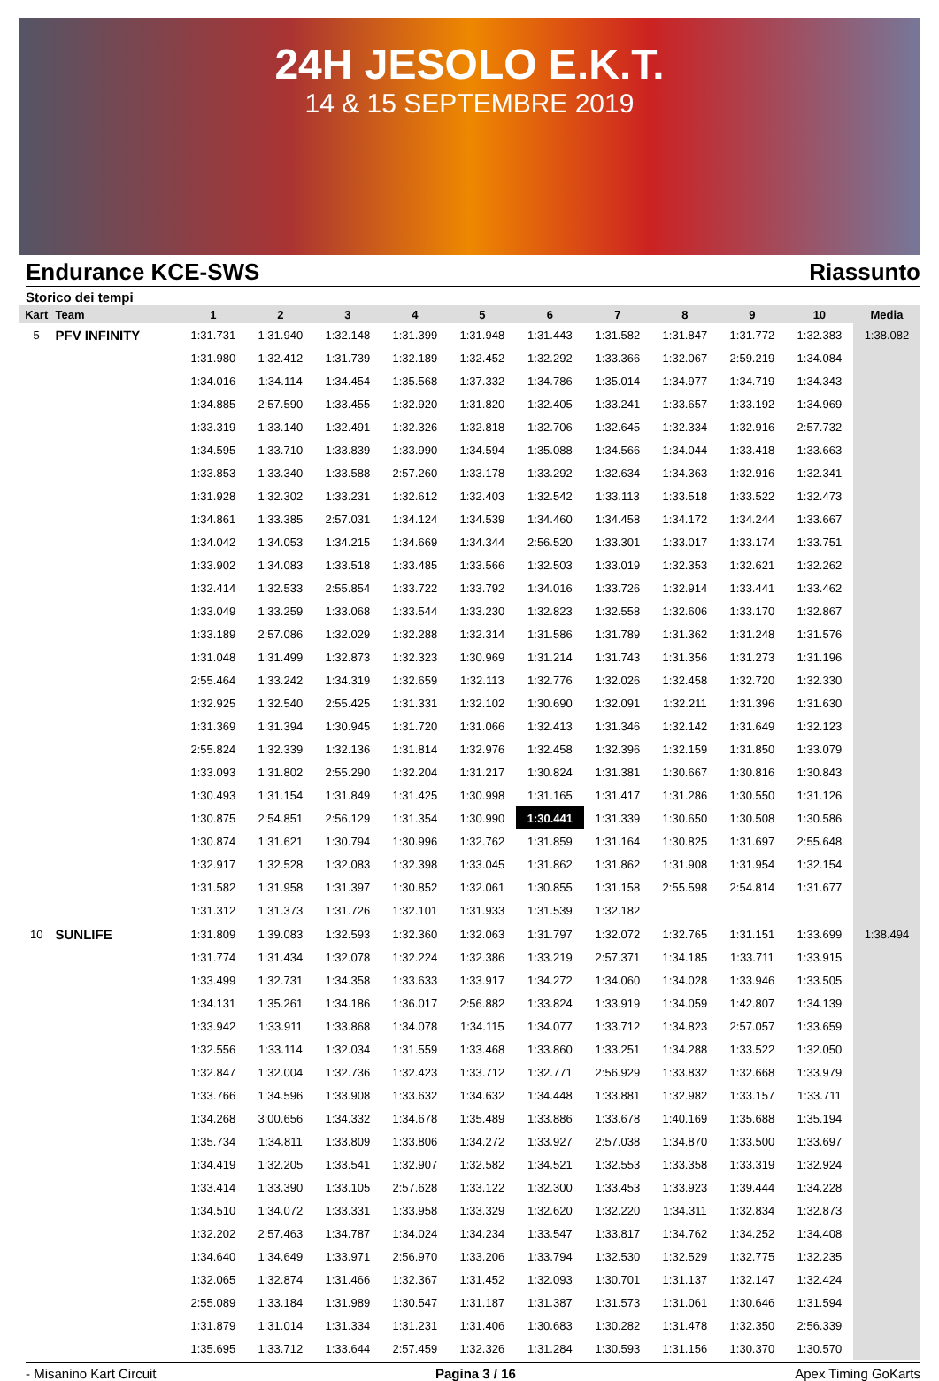24H JESOLO E.K.T.
14 & 15 SEPTEMBRE 2019
Endurance KCE-SWS Riassunto
Storico dei tempi
| Kart | Team | 1 | 2 | 3 | 4 | 5 | 6 | 7 | 8 | 9 | 10 | Media |
| --- | --- | --- | --- | --- | --- | --- | --- | --- | --- | --- | --- | --- |
| 5 | PFV INFINITY | 1:31.731 | 1:31.940 | 1:32.148 | 1:31.399 | 1:31.948 | 1:31.443 | 1:31.582 | 1:31.847 | 1:31.772 | 1:32.383 | 1:38.082 |
| | | 1:31.980 | 1:32.412 | 1:31.739 | 1:32.189 | 1:32.452 | 1:32.292 | 1:33.366 | 1:32.067 | 2:59.219 | 1:34.084 | |
| | | 1:34.016 | 1:34.114 | 1:34.454 | 1:35.568 | 1:37.332 | 1:34.786 | 1:35.014 | 1:34.977 | 1:34.719 | 1:34.343 | |
| | | 1:34.885 | 2:57.590 | 1:33.455 | 1:32.920 | 1:31.820 | 1:32.405 | 1:33.241 | 1:33.657 | 1:33.192 | 1:34.969 | |
| | | 1:33.319 | 1:33.140 | 1:32.491 | 1:32.326 | 1:32.818 | 1:32.706 | 1:32.645 | 1:32.334 | 1:32.916 | 2:57.732 | |
| | | 1:34.595 | 1:33.710 | 1:33.839 | 1:33.990 | 1:34.594 | 1:35.088 | 1:34.566 | 1:34.044 | 1:33.418 | 1:33.663 | |
| | | 1:33.853 | 1:33.340 | 1:33.588 | 2:57.260 | 1:33.178 | 1:33.292 | 1:32.634 | 1:34.363 | 1:32.916 | 1:32.341 | |
| | | 1:31.928 | 1:32.302 | 1:33.231 | 1:32.612 | 1:32.403 | 1:32.542 | 1:33.113 | 1:33.518 | 1:33.522 | 1:32.473 | |
| | | 1:34.861 | 1:33.385 | 2:57.031 | 1:34.124 | 1:34.539 | 1:34.460 | 1:34.458 | 1:34.172 | 1:34.244 | 1:33.667 | |
| | | 1:34.042 | 1:34.053 | 1:34.215 | 1:34.669 | 1:34.344 | 2:56.520 | 1:33.301 | 1:33.017 | 1:33.174 | 1:33.751 | |
| | | 1:33.902 | 1:34.083 | 1:33.518 | 1:33.485 | 1:33.566 | 1:32.503 | 1:33.019 | 1:32.353 | 1:32.621 | 1:32.262 | |
| | | 1:32.414 | 1:32.533 | 2:55.854 | 1:33.722 | 1:33.792 | 1:34.016 | 1:33.726 | 1:32.914 | 1:33.441 | 1:33.462 | |
| | | 1:33.049 | 1:33.259 | 1:33.068 | 1:33.544 | 1:33.230 | 1:32.823 | 1:32.558 | 1:32.606 | 1:33.170 | 1:32.867 | |
| | | 1:33.189 | 2:57.086 | 1:32.029 | 1:32.288 | 1:32.314 | 1:31.586 | 1:31.789 | 1:31.362 | 1:31.248 | 1:31.576 | |
| | | 1:31.048 | 1:31.499 | 1:32.873 | 1:32.323 | 1:30.969 | 1:31.214 | 1:31.743 | 1:31.356 | 1:31.273 | 1:31.196 | |
| | | 2:55.464 | 1:33.242 | 1:34.319 | 1:32.659 | 1:32.113 | 1:32.776 | 1:32.026 | 1:32.458 | 1:32.720 | 1:32.330 | |
| | | 1:32.925 | 1:32.540 | 2:55.425 | 1:31.331 | 1:32.102 | 1:30.690 | 1:32.091 | 1:32.211 | 1:31.396 | 1:31.630 | |
| | | 1:31.369 | 1:31.394 | 1:30.945 | 1:31.720 | 1:31.066 | 1:32.413 | 1:31.346 | 1:32.142 | 1:31.649 | 1:32.123 | |
| | | 2:55.824 | 1:32.339 | 1:32.136 | 1:31.814 | 1:32.976 | 1:32.458 | 1:32.396 | 1:32.159 | 1:31.850 | 1:33.079 | |
| | | 1:33.093 | 1:31.802 | 2:55.290 | 1:32.204 | 1:31.217 | 1:30.824 | 1:31.381 | 1:30.667 | 1:30.816 | 1:30.843 | |
| | | 1:30.493 | 1:31.154 | 1:31.849 | 1:31.425 | 1:30.998 | 1:31.165 | 1:31.417 | 1:31.286 | 1:30.550 | 1:31.126 | |
| | | 1:30.875 | 2:54.851 | 2:56.129 | 1:31.354 | 1:30.990 | 1:30.441 | 1:31.339 | 1:30.650 | 1:30.508 | 1:30.586 | |
| | | 1:30.874 | 1:31.621 | 1:30.794 | 1:30.996 | 1:32.762 | 1:31.859 | 1:31.164 | 1:30.825 | 1:31.697 | 2:55.648 | |
| | | 1:32.917 | 1:32.528 | 1:32.083 | 1:32.398 | 1:33.045 | 1:31.862 | 1:31.862 | 1:31.908 | 1:31.954 | 1:32.154 | |
| | | 1:31.582 | 1:31.958 | 1:31.397 | 1:30.852 | 1:32.061 | 1:30.855 | 1:31.158 | 2:55.598 | 2:54.814 | 1:31.677 | |
| | | 1:31.312 | 1:31.373 | 1:31.726 | 1:32.101 | 1:31.933 | 1:31.539 | 1:32.182 | | | | |
| 10 | SUNLIFE | 1:31.809 | 1:39.083 | 1:32.593 | 1:32.360 | 1:32.063 | 1:31.797 | 1:32.072 | 1:32.765 | 1:31.151 | 1:33.699 | 1:38.494 |
| | | 1:31.774 | 1:31.434 | 1:32.078 | 1:32.224 | 1:32.386 | 1:33.219 | 2:57.371 | 1:34.185 | 1:33.711 | 1:33.915 | |
| | | 1:33.499 | 1:32.731 | 1:34.358 | 1:33.633 | 1:33.917 | 1:34.272 | 1:34.060 | 1:34.028 | 1:33.946 | 1:33.505 | |
| | | 1:34.131 | 1:35.261 | 1:34.186 | 1:36.017 | 2:56.882 | 1:33.824 | 1:33.919 | 1:34.059 | 1:42.807 | 1:34.139 | |
| | | 1:33.942 | 1:33.911 | 1:33.868 | 1:34.078 | 1:34.115 | 1:34.077 | 1:33.712 | 1:34.823 | 2:57.057 | 1:33.659 | |
| | | 1:32.556 | 1:33.114 | 1:32.034 | 1:31.559 | 1:33.468 | 1:33.860 | 1:33.251 | 1:34.288 | 1:33.522 | 1:32.050 | |
| | | 1:32.847 | 1:32.004 | 1:32.736 | 1:32.423 | 1:33.712 | 1:32.771 | 2:56.929 | 1:33.832 | 1:32.668 | 1:33.979 | |
| | | 1:33.766 | 1:34.596 | 1:33.908 | 1:33.632 | 1:34.632 | 1:34.448 | 1:33.881 | 1:32.982 | 1:33.157 | 1:33.711 | |
| | | 1:34.268 | 3:00.656 | 1:34.332 | 1:34.678 | 1:35.489 | 1:33.886 | 1:33.678 | 1:40.169 | 1:35.688 | 1:35.194 | |
| | | 1:35.734 | 1:34.811 | 1:33.809 | 1:33.806 | 1:34.272 | 1:33.927 | 2:57.038 | 1:34.870 | 1:33.500 | 1:33.697 | |
| | | 1:34.419 | 1:32.205 | 1:33.541 | 1:32.907 | 1:32.582 | 1:34.521 | 1:32.553 | 1:33.358 | 1:33.319 | 1:32.924 | |
| | | 1:33.414 | 1:33.390 | 1:33.105 | 2:57.628 | 1:33.122 | 1:32.300 | 1:33.453 | 1:33.923 | 1:39.444 | 1:34.228 | |
| | | 1:34.510 | 1:34.072 | 1:33.331 | 1:33.958 | 1:33.329 | 1:32.620 | 1:32.220 | 1:34.311 | 1:32.834 | 1:32.873 | |
| | | 1:32.202 | 2:57.463 | 1:34.787 | 1:34.024 | 1:34.234 | 1:33.547 | 1:33.817 | 1:34.762 | 1:34.252 | 1:34.408 | |
| | | 1:34.640 | 1:34.649 | 1:33.971 | 2:56.970 | 1:33.206 | 1:33.794 | 1:32.530 | 1:32.529 | 1:32.775 | 1:32.235 | |
| | | 1:32.065 | 1:32.874 | 1:31.466 | 1:32.367 | 1:31.452 | 1:32.093 | 1:30.701 | 1:31.137 | 1:32.147 | 1:32.424 | |
| | | 2:55.089 | 1:33.184 | 1:31.989 | 1:30.547 | 1:31.187 | 1:31.387 | 1:31.573 | 1:31.061 | 1:30.646 | 1:31.594 | |
| | | 1:31.879 | 1:31.014 | 1:31.334 | 1:31.231 | 1:31.406 | 1:30.683 | 1:30.282 | 1:31.478 | 1:32.350 | 2:56.339 | |
| | | 1:35.695 | 1:33.712 | 1:33.644 | 2:57.459 | 1:32.326 | 1:31.284 | 1:30.593 | 1:31.156 | 1:30.370 | 1:30.570 | |
- Misanino Kart Circuit Pagina 3 / 16 Apex Timing GoKarts